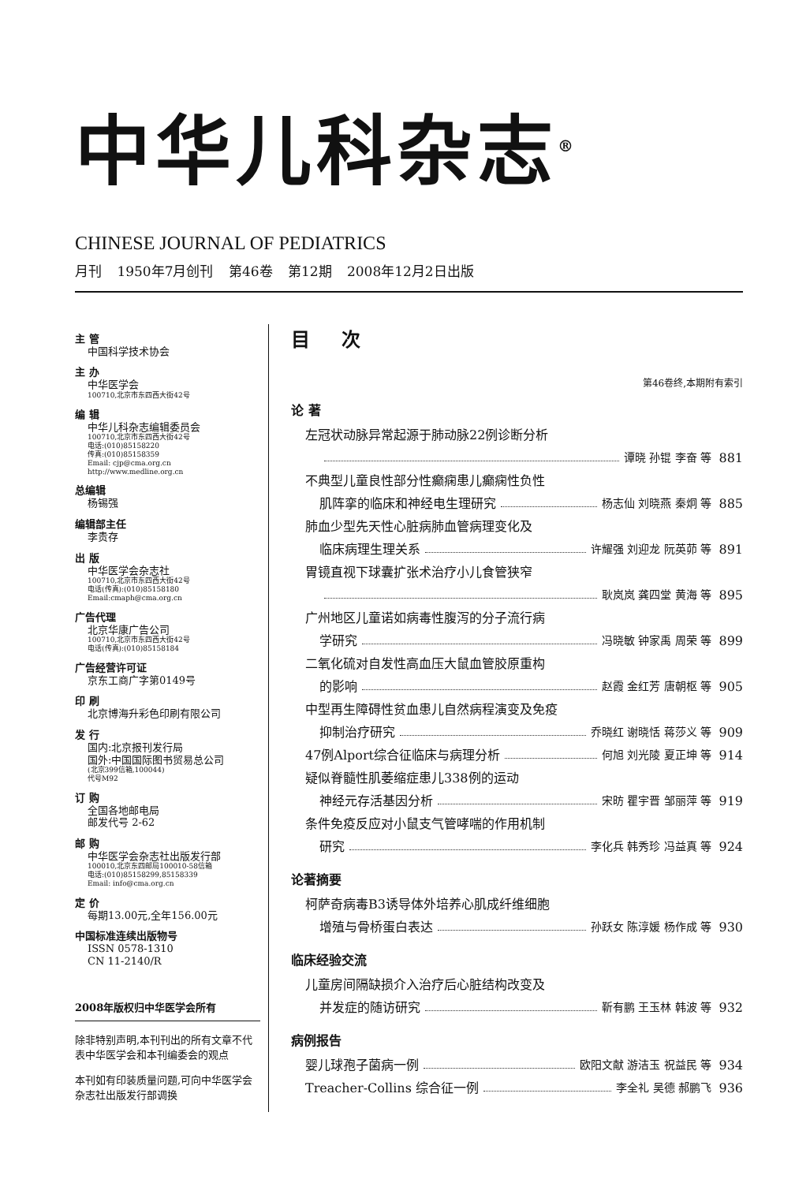中华儿科杂志<sup>®</sup>
CHINESE JOURNAL OF PEDIATRICS
月刊 1950年7月创刊 第46卷 第12期 2008年12月2日出版
主 管
中国科学技术协会
主 办
中华医学会
100710,北京市东四西大街42号
编 辑
中华儿科杂志编辑委员会
100710,北京市东四西大街42号
电话:(010)85158220
传真:(010)85158359
Email: cjp@cma.org.cn
http://www.medline.org.cn
总编辑
杨锡强
编辑部主任
李贵存
出 版
中华医学会杂志社
100710,北京市东四西大街42号
电话(传真):(010)85158180
Email:cmaph@cma.org.cn
广告代理
北京华康广告公司
100710,北京市东四西大街42号
电话(传真):(010)85158184
广告经营许可证
京东工商广字第0149号
印 刷
北京博海升彩色印刷有限公司
发 行
国内:北京报刊发行局
国外:中国国际图书贸易总公司
(北京399信箱,100044)
代号M92
订 购
全国各地邮电局
邮发代号 2-62
邮 购
中华医学会杂志社出版发行部
100010,北京东四邮局100010-58信箱
电话:(010)85158299,85158339
Email: info@cma.org.cn
定 价
每期13.00元,全年156.00元
中国标准连续出版物号
ISSN 0578-1310
CN 11-2140/R
2008年版权归中华医学会所有
除非特别声明,本刊刊出的所有文章不代表中华医学会和本刊编委会的观点
本刊如有印装质量问题,可向中华医学会杂志社出版发行部调换
目次
第46卷终,本期附有索引
论 著
左冠状动脉异常起源于肺动脉22例诊断分析
谭晓 孙锟 李奋 等 881
不典型儿童良性部分性癫痫患儿癫痫性负性
肌阵挛的临床和神经电生理研究 杨志仙 刘晓燕 秦炯 等 885
肺血少型先天性心脏病肺血管病理变化及
临床病理生理关系 许耀强 刘迎龙 阮英茆 等 891
胃镜直视下球囊扩张术治疗小儿食管狭窄
耿岚岚 龚四堂 黄海 等 895
广州地区儿童诺如病毒性腹泻的分子流行病
学研究 冯晓敏 钟家禹 周荣 等 899
二氧化硫对自发性高血压大鼠血管胶原重构
的影响 赵霞 金红芳 唐朝枢 等 905
中型再生障碍性贫血患儿自然病程演变及免疫
抑制治疗研究 乔晓红 谢晓恬 蒋莎义 等 909
47例Alport综合征临床与病理分析 何旭 刘光陵 夏正坤 等 914
疑似脊髓性肌萎缩症患儿338例的运动
神经元存活基因分析 宋昉 瞿宇晋 邹丽萍 等 919
条件免疫反应对小鼠支气管哮喘的作用机制
研究 李化兵 韩秀珍 冯益真 等 924
论著摘要
柯萨奇病毒B3诱导体外培养心肌成纤维细胞
增殖与骨桥蛋白表达 孙跃女 陈淳媛 杨作成 等 930
临床经验交流
儿童房间隔缺损介入治疗后心脏结构改变及
并发症的随访研究 靳有鹏 王玉林 韩波 等 932
病例报告
婴儿球孢子菌病一例 欧阳文献 游洁玉 祝益民 等 934
Treacher-Collins 综合征一例 李全礼 吴德 郝鹏飞 936